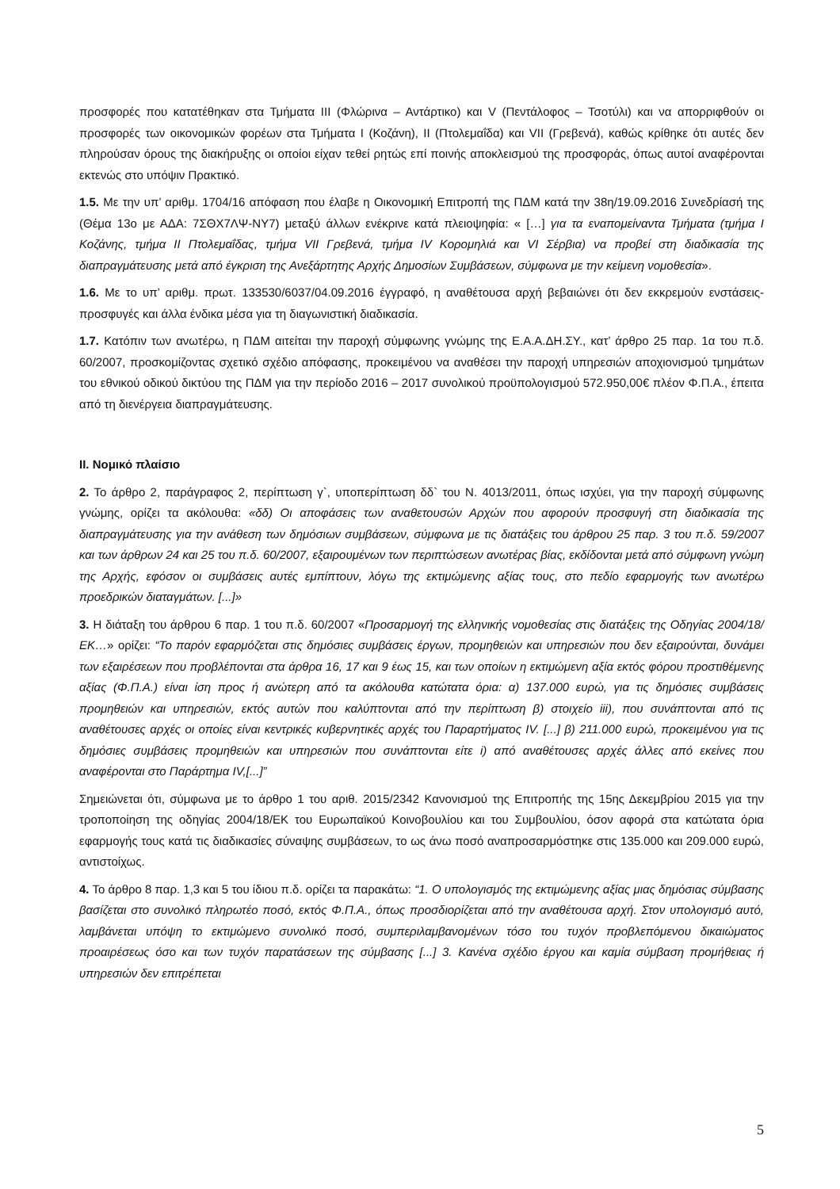προσφορές που κατατέθηκαν στα Τμήματα ΙΙΙ (Φλώρινα – Αντάρτικο) και V (Πεντάλοφος – Τσοτύλι) και να απορριφθούν οι προσφορές των οικονομικών φορέων στα Τμήματα Ι (Κοζάνη), ΙΙ (Πτολεμαΐδα) και VII (Γρεβενά), καθώς κρίθηκε ότι αυτές δεν πληρούσαν όρους της διακήρυξης οι οποίοι είχαν τεθεί ρητώς επί ποινής αποκλεισμού της προσφοράς, όπως αυτοί αναφέρονται εκτενώς στο υπόψιν Πρακτικό.
1.5. Με την υπ’ αριθμ. 1704/16 απόφαση που έλαβε η Οικονομική Επιτροπή της ΠΔΜ κατά την 38η/19.09.2016 Συνεδρίασή της (Θέμα 13ο με ΑΔΑ: 7ΣΘΧ7ΛΨ-ΝΥ7) μεταξύ άλλων ενέκρινε κατά πλειοψηφία: « […] για τα εναπομείναντα Τμήματα (τμήμα Ι Κοζάνης, τμήμα ΙΙ Πτολεμαΐδας, τμήμα VII Γρεβενά, τμήμα IV Κορομηλιά και VI Σέρβια) να προβεί στη διαδικασία της διαπραγμάτευσης μετά από έγκριση της Ανεξάρτητης Αρχής Δημοσίων Συμβάσεων, σύμφωνα με την κείμενη νομοθεσία».
1.6. Με το υπ’ αριθμ. πρωτ. 133530/6037/04.09.2016 έγγραφό, η αναθέτουσα αρχή βεβαιώνει ότι δεν εκκρεμούν ενστάσεις-προσφυγές και άλλα ένδικα μέσα για τη διαγωνιστική διαδικασία.
1.7. Κατόπιν των ανωτέρω, η ΠΔΜ αιτείται την παροχή σύμφωνης γνώμης της Ε.Α.Α.ΔΗ.ΣΥ., κατ’ άρθρο 25 παρ. 1α του π.δ. 60/2007, προσκομίζοντας σχετικό σχέδιο απόφασης, προκειμένου να αναθέσει την παροχή υπηρεσιών αποχιονισμού τμημάτων του εθνικού οδικού δικτύου της ΠΔΜ για την περίοδο 2016 – 2017 συνολικού προϋπολογισμού 572.950,00€ πλέον Φ.Π.Α., έπειτα από τη διενέργεια διαπραγμάτευσης.
ΙΙ. Νομικό πλαίσιο
2. Το άρθρο 2, παράγραφος 2, περίπτωση γ`, υποπερίπτωση δδ` του Ν. 4013/2011, όπως ισχύει, για την παροχή σύμφωνης γνώμης, ορίζει τα ακόλουθα: «δδ) Οι αποφάσεις των αναθετουσών Αρχών που αφορούν προσφυγή στη διαδικασία της διαπραγμάτευσης για την ανάθεση των δημόσιων συμβάσεων, σύμφωνα με τις διατάξεις του άρθρου 25 παρ. 3 του π.δ. 59/2007 και των άρθρων 24 και 25 του π.δ. 60/2007, εξαιρουμένων των περιπτώσεων ανωτέρας βίας, εκδίδονται μετά από σύμφωνη γνώμη της Αρχής, εφόσον οι συμβάσεις αυτές εμπίπτουν, λόγω της εκτιμώμενης αξίας τους, στο πεδίο εφαρμογής των ανωτέρω προεδρικών διαταγμάτων. [...]»
3. Η διάταξη του άρθρου 6 παρ. 1 του π.δ. 60/2007 «Προσαρμογή της ελληνικής νομοθεσίας στις διατάξεις της Οδηγίας 2004/18/ΕΚ…» ορίζει: “Το παρόν εφαρμόζεται στις δημόσιες συμβάσεις έργων, προμηθειών και υπηρεσιών που δεν εξαιρούνται, δυνάμει των εξαιρέσεων που προβλέπονται στα άρθρα 16, 17 και 9 έως 15, και των οποίων η εκτιμώμενη αξία εκτός φόρου προστιθέμενης αξίας (Φ.Π.Α.) είναι ίση προς ή ανώτερη από τα ακόλουθα κατώτατα όρια: α) 137.000 ευρώ, για τις δημόσιες συμβάσεις προμηθειών και υπηρεσιών, εκτός αυτών που καλύπτονται από την περίπτωση β) στοιχείο iii), που συνάπτονται από τις αναθέτουσες αρχές οι οποίες είναι κεντρικές κυβερνητικές αρχές του Παραρτήματος IV. [...] β) 211.000 ευρώ, προκειμένου για τις δημόσιες συμβάσεις προμηθειών και υπηρεσιών που συνάπτονται είτε i) από αναθέτουσες αρχές άλλες από εκείνες που αναφέρονται στο Παράρτημα IV,[...]”
Σημειώνεται ότι, σύμφωνα με το άρθρο 1 του αριθ. 2015/2342 Κανονισμού της Επιτροπής της 15ης Δεκεμβρίου 2015 για την τροποποίηση της οδηγίας 2004/18/ΕΚ του Ευρωπαϊκού Κοινοβουλίου και του Συμβουλίου, όσον αφορά στα κατώτατα όρια εφαρμογής τους κατά τις διαδικασίες σύναψης συμβάσεων, το ως άνω ποσό αναπροσαρμόστηκε στις 135.000 και 209.000 ευρώ, αντιστοίχως.
4. Το άρθρο 8 παρ. 1,3 και 5 του ίδιου π.δ. ορίζει τα παρακάτω: “1. Ο υπολογισμός της εκτιμώμενης αξίας μιας δημόσιας σύμβασης βασίζεται στο συνολικό πληρωτέο ποσό, εκτός Φ.Π.Α., όπως προσδιορίζεται από την αναθέτουσα αρχή. Στον υπολογισμό αυτό, λαμβάνεται υπόψη το εκτιμώμενο συνολικό ποσό, συμπεριλαμβανομένων τόσο του τυχόν προβλεπόμενου δικαιώματος προαιρέσεως όσο και των τυχόν παρατάσεων της σύμβασης [...] 3. Κανένα σχέδιο έργου και καμία σύμβαση προμήθειας ή υπηρεσιών δεν επιτρέπεται
5